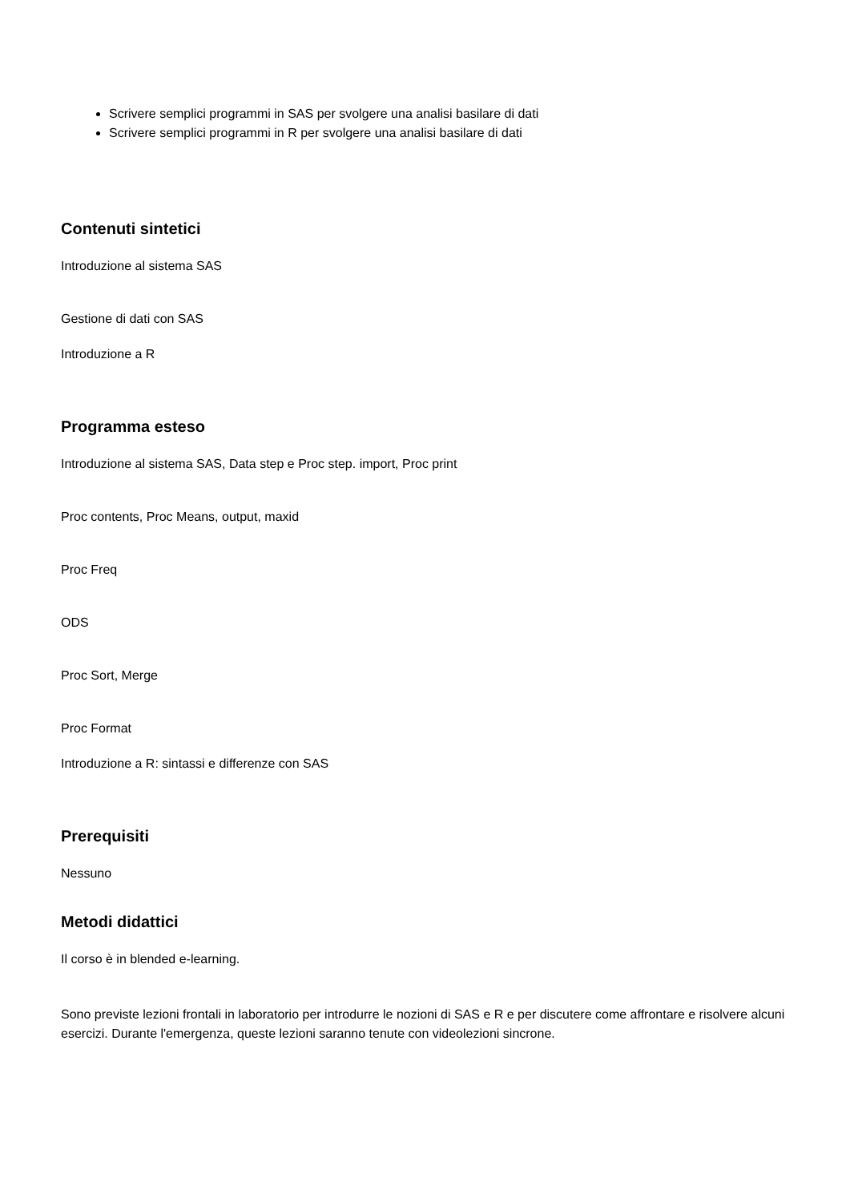Scrivere semplici programmi in SAS per svolgere una analisi basilare di dati
Scrivere semplici programmi in R per svolgere una analisi basilare di dati
Contenuti sintetici
Introduzione al sistema SAS
Gestione di dati con SAS
Introduzione a R
Programma esteso
Introduzione al sistema SAS, Data step e Proc step. import, Proc print
Proc contents, Proc Means, output, maxid
Proc Freq
ODS
Proc Sort, Merge
Proc Format
Introduzione a R: sintassi e differenze con SAS
Prerequisiti
Nessuno
Metodi didattici
Il corso è in blended e-learning.
Sono previste lezioni frontali in laboratorio per introdurre le nozioni di SAS e R e per discutere come affrontare e risolvere alcuni esercizi. Durante l'emergenza, queste lezioni saranno tenute con videolezioni sincrone.